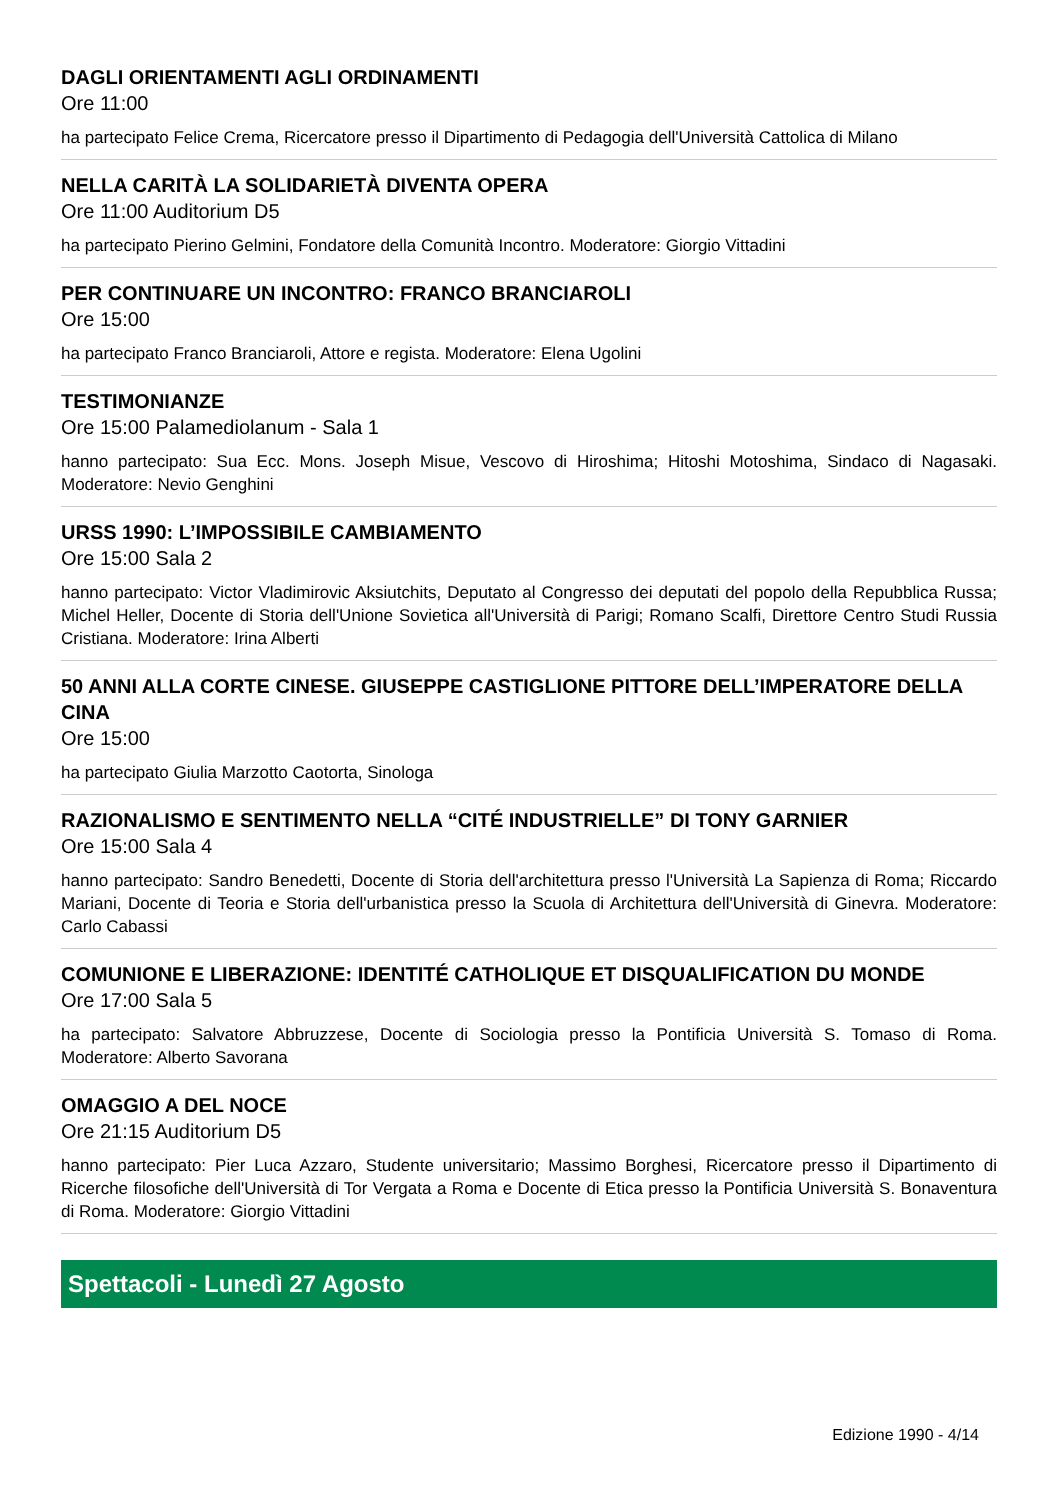DAGLI ORIENTAMENTI AGLI ORDINAMENTI
Ore 11:00
ha partecipato Felice Crema, Ricercatore presso il Dipartimento di Pedagogia dell'Università Cattolica di Milano
NELLA CARITÀ LA SOLIDARIETÀ DIVENTA OPERA
Ore 11:00 Auditorium D5
ha partecipato Pierino Gelmini, Fondatore della Comunità Incontro. Moderatore: Giorgio Vittadini
PER CONTINUARE UN INCONTRO: FRANCO BRANCIAROLI
Ore 15:00
ha partecipato Franco Branciaroli, Attore e regista. Moderatore: Elena Ugolini
TESTIMONIANZE
Ore 15:00 Palamediolanum - Sala 1
hanno partecipato: Sua Ecc. Mons. Joseph Misue, Vescovo di Hiroshima; Hitoshi Motoshima, Sindaco di Nagasaki. Moderatore: Nevio Genghini
URSS 1990: L’IMPOSSIBILE CAMBIAMENTO
Ore 15:00 Sala 2
hanno partecipato: Victor Vladimirovic Aksiutchits, Deputato al Congresso dei deputati del popolo della Repubblica Russa; Michel Heller, Docente di Storia dell'Unione Sovietica all'Università di Parigi; Romano Scalfi, Direttore Centro Studi Russia Cristiana. Moderatore: Irina Alberti
50 ANNI ALLA CORTE CINESE. GIUSEPPE CASTIGLIONE PITTORE DELL’IMPERATORE DELLA CINA
Ore 15:00
ha partecipato Giulia Marzotto Caotorta, Sinologa
RAZIONALISMO E SENTIMENTO NELLA “CITÉ INDUSTRIELLE” DI TONY GARNIER
Ore 15:00 Sala 4
hanno partecipato: Sandro Benedetti, Docente di Storia dell'architettura presso l'Università La Sapienza di Roma; Riccardo Mariani, Docente di Teoria e Storia dell'urbanistica presso la Scuola di Architettura dell'Università di Ginevra. Moderatore: Carlo Cabassi
COMUNIONE E LIBERAZIONE: IDENTITÉ CATHOLIQUE ET DISQUALIFICATION DU MONDE
Ore 17:00 Sala 5
ha partecipato: Salvatore Abbruzzese, Docente di Sociologia presso la Pontificia Università S. Tomaso di Roma. Moderatore: Alberto Savorana
OMAGGIO A DEL NOCE
Ore 21:15 Auditorium D5
hanno partecipato: Pier Luca Azzaro, Studente universitario; Massimo Borghesi, Ricercatore presso il Dipartimento di Ricerche filosofiche dell'Università di Tor Vergata a Roma e Docente di Etica presso la Pontificia Università S. Bonaventura di Roma. Moderatore: Giorgio Vittadini
Spettacoli - Lunedì 27 Agosto
Edizione 1990 - 4/14